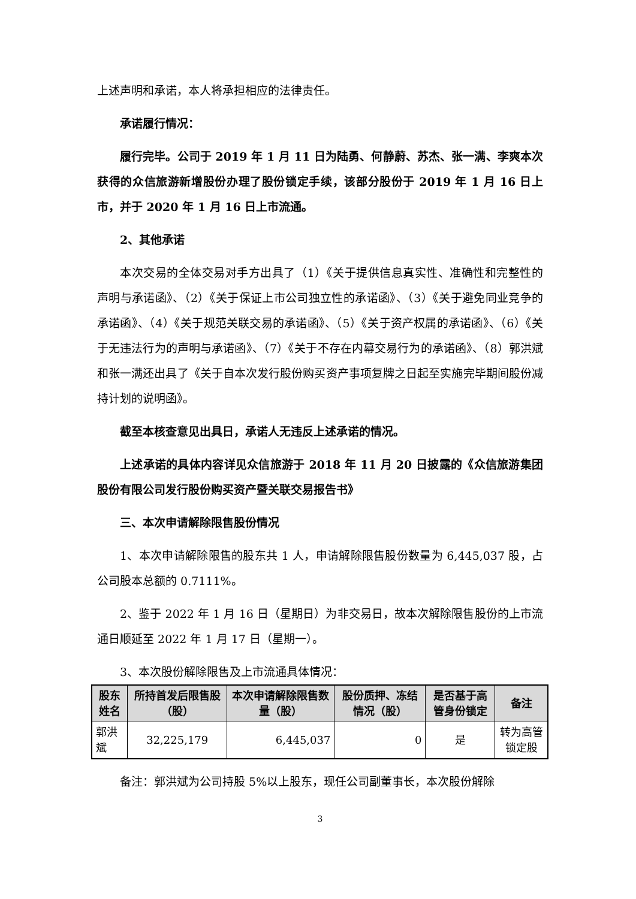上述声明和承诺，本人将承担相应的法律责任。
承诺履行情况：
履行完毕。公司于 2019 年 1 月 11 日为陆勇、何静蔚、苏杰、张一满、李爽本次获得的众信旅游新增股份办理了股份锁定手续，该部分股份于 2019 年 1 月 16 日上市，并于 2020 年 1 月 16 日上市流通。
2、其他承诺
本次交易的全体交易对手方出具了（1）《关于提供信息真实性、准确性和完整性的声明与承诺函》、（2）《关于保证上市公司独立性的承诺函》、（3）《关于避免同业竞争的承诺函》、（4）《关于规范关联交易的承诺函》、（5）《关于资产权属的承诺函》、（6）《关于无违法行为的声明与承诺函》、（7）《关于不存在内幕交易行为的承诺函》、（8）郭洪斌和张一满还出具了《关于自本次发行股份购买资产事项复牌之日起至实施完毕期间股份减持计划的说明函》。
截至本核查意见出具日，承诺人无违反上述承诺的情况。
上述承诺的具体内容详见众信旅游于 2018 年 11 月 20 日披露的《众信旅游集团股份有限公司发行股份购买资产暨关联交易报告书》
三、本次申请解除限售股份情况
1、本次申请解除限售的股东共 1 人，申请解除限售股份数量为 6,445,037 股，占公司股本总额的 0.7111%。
2、鉴于 2022 年 1 月 16 日（星期日）为非交易日，故本次解除限售股份的上市流通日顺延至 2022 年 1 月 17 日（星期一）。
3、本次股份解除限售及上市流通具体情况：
| 股东姓名 | 所持首发后限售股（股） | 本次申请解除限售数量（股） | 股份质押、冻结情况（股） | 是否基于高管身份锁定 | 备注 |
| --- | --- | --- | --- | --- | --- |
| 郭洪斌 | 32,225,179 | 6,445,037 | 0 | 是 | 转为高管锁定股 |
备注：郭洪斌为公司持股 5%以上股东，现任公司副董事长，本次股份解除
3